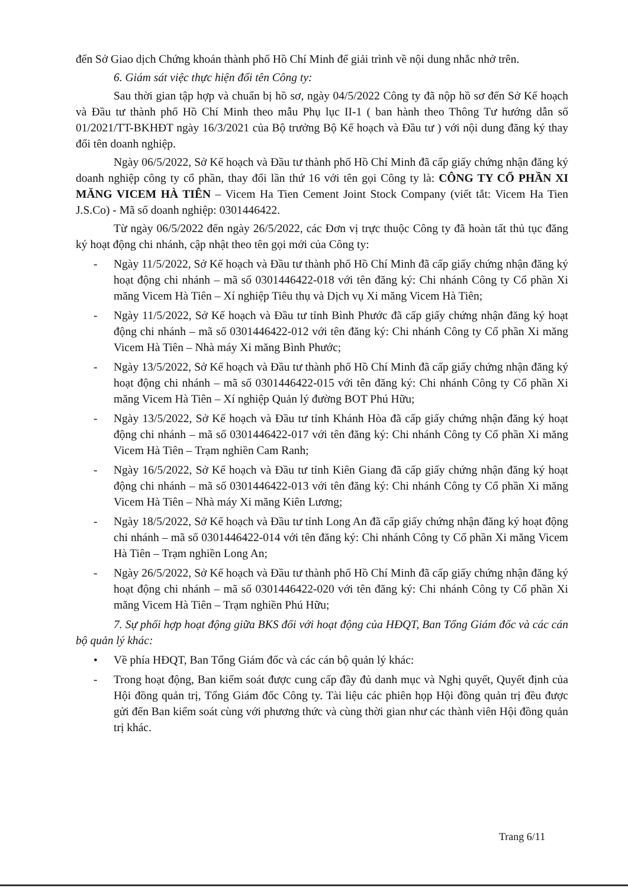đến Sở Giao dịch Chứng khoán thành phố Hồ Chí Minh để giải trình về nội dung nhắc nhở trên.
6. Giám sát việc thực hiện đổi tên Công ty:
Sau thời gian tập hợp và chuẩn bị hồ sơ, ngày 04/5/2022 Công ty đã nộp hồ sơ đến Sở Kế hoạch và Đầu tư thành phố Hồ Chí Minh theo mẫu Phụ lục II-1 ( ban hành theo Thông Tư hướng dẫn số 01/2021/TT-BKHĐT ngày 16/3/2021 của Bộ trưởng Bộ Kế hoạch và Đầu tư ) với nội dung đăng ký thay đổi tên doanh nghiệp.
Ngày 06/5/2022, Sở Kế hoạch và Đầu tư thành phố Hồ Chí Minh đã cấp giấy chứng nhận đăng ký doanh nghiệp công ty cổ phần, thay đổi lần thứ 16 với tên gọi Công ty là: CÔNG TY CỔ PHẦN XI MĂNG VICEM HÀ TIÊN – Vicem Ha Tien Cement Joint Stock Company (viết tắt: Vicem Ha Tien J.S.Co) - Mã số doanh nghiệp: 0301446422.
Từ ngày 06/5/2022 đến ngày 26/5/2022, các Đơn vị trực thuộc Công ty đã hoàn tất thủ tục đăng ký hoạt động chi nhánh, cập nhật theo tên gọi mới của Công ty:
- Ngày 11/5/2022, Sở Kế hoạch và Đầu tư thành phố Hồ Chí Minh đã cấp giấy chứng nhận đăng ký hoạt động chi nhánh – mã số 0301446422-018 với tên đăng ký: Chi nhánh Công ty Cổ phần Xi măng Vicem Hà Tiên – Xí nghiệp Tiêu thụ và Dịch vụ Xi măng Vicem Hà Tiên;
- Ngày 11/5/2022, Sở Kế hoạch và Đầu tư tỉnh Bình Phước đã cấp giấy chứng nhận đăng ký hoạt động chi nhánh – mã số 0301446422-012 với tên đăng ký: Chi nhánh Công ty Cổ phần Xi măng Vicem Hà Tiên – Nhà máy Xi măng Bình Phước;
- Ngày 13/5/2022, Sở Kế hoạch và Đầu tư thành phố Hồ Chí Minh đã cấp giấy chứng nhận đăng ký hoạt động chi nhánh – mã số 0301446422-015 với tên đăng ký: Chi nhánh Công ty Cổ phần Xi măng Vicem Hà Tiên – Xí nghiệp Quản lý đường BOT Phú Hữu;
- Ngày 13/5/2022, Sở Kế hoạch và Đầu tư tỉnh Khánh Hòa đã cấp giấy chứng nhận đăng ký hoạt động chi nhánh – mã số 0301446422-017 với tên đăng ký: Chi nhánh Công ty Cổ phần Xi măng Vicem Hà Tiên – Trạm nghiền Cam Ranh;
- Ngày 16/5/2022, Sở Kế hoạch và Đầu tư tỉnh Kiên Giang đã cấp giấy chứng nhận đăng ký hoạt động chi nhánh – mã số 0301446422-013 với tên đăng ký: Chi nhánh Công ty Cổ phần Xi măng Vicem Hà Tiên – Nhà máy Xi măng Kiên Lương;
- Ngày 18/5/2022, Sở Kế hoạch và Đầu tư tỉnh Long An đã cấp giấy chứng nhận đăng ký hoạt động chi nhánh – mã số 0301446422-014 với tên đăng ký: Chi nhánh Công ty Cổ phần Xi măng Vicem Hà Tiên – Trạm nghiền Long An;
- Ngày 26/5/2022, Sở Kế hoạch và Đầu tư thành phố Hồ Chí Minh đã cấp giấy chứng nhận đăng ký hoạt động chi nhánh – mã số 0301446422-020 với tên đăng ký: Chi nhánh Công ty Cổ phần Xi măng Vicem Hà Tiên – Trạm nghiền Phú Hữu;
7. Sự phối hợp hoạt động giữa BKS đối với hoạt động của HĐQT, Ban Tổng Giám đốc và các cán bộ quản lý khác:
• Về phía HĐQT, Ban Tổng Giám đốc và các cán bộ quản lý khác:
- Trong hoạt động, Ban kiểm soát được cung cấp đầy đủ danh mục và Nghị quyết, Quyết định của Hội đồng quản trị, Tổng Giám đốc Công ty. Tài liệu các phiên họp Hội đồng quản trị đều được gửi đến Ban kiểm soát cùng với phương thức và cùng thời gian như các thành viên Hội đồng quản trị khác.
Trang 6/11